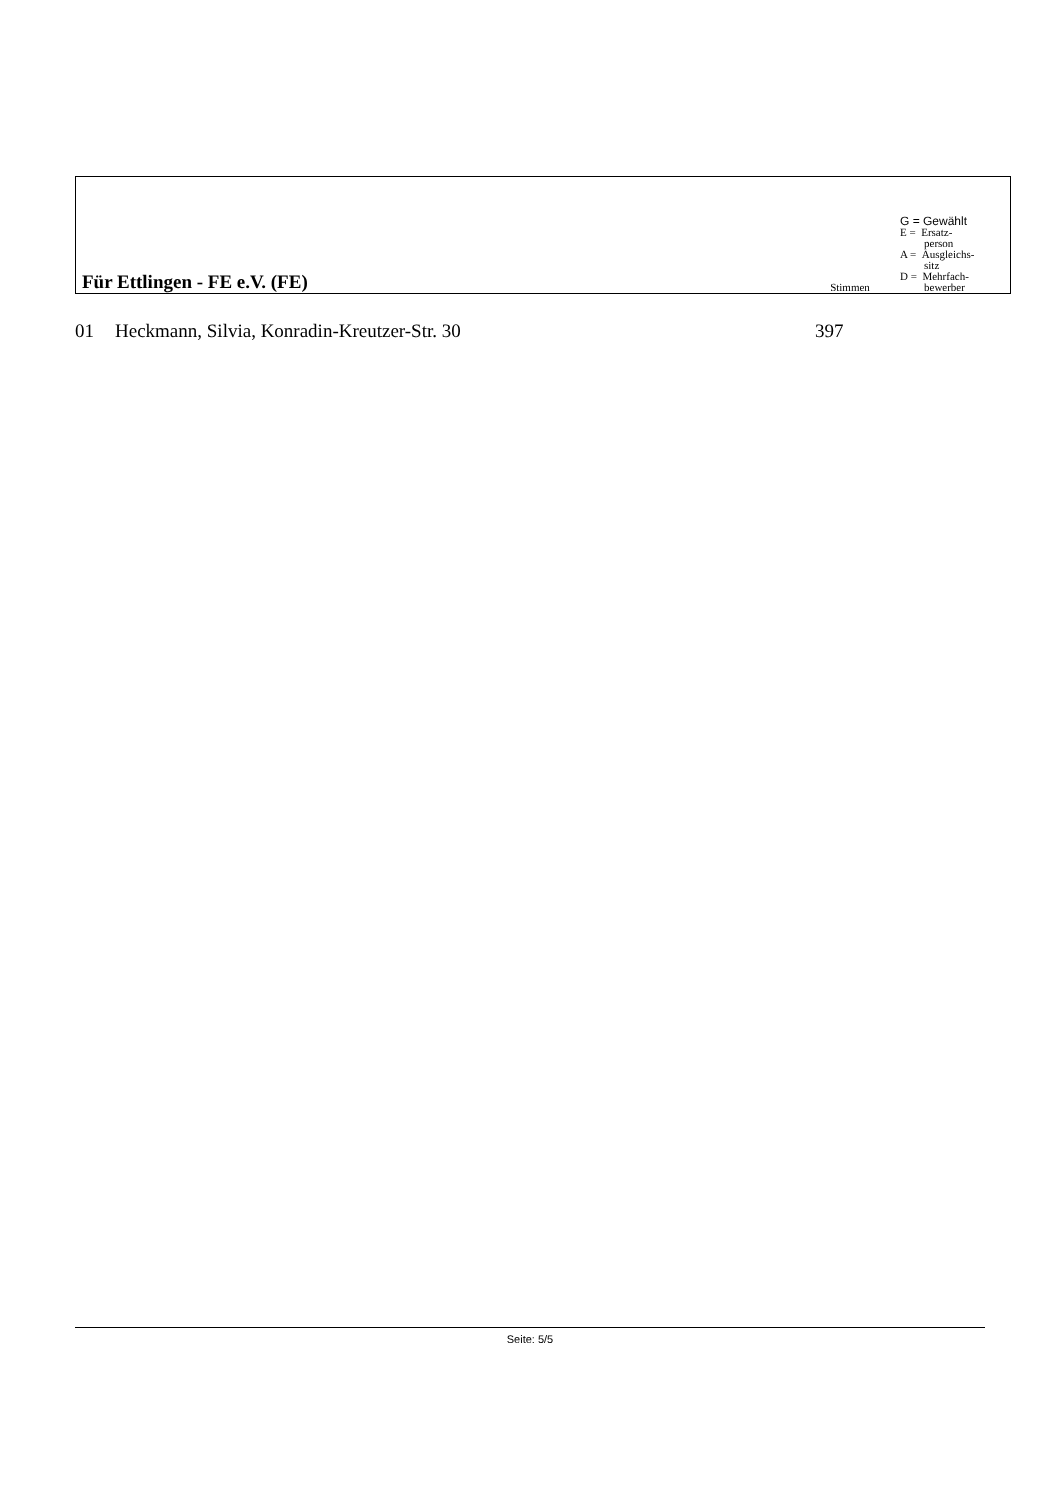| Für Ettlingen - FE e.V. (FE) | Stimmen | G = Gewählt E = Ersatz- person A = Ausgleichs- sitz D = Mehrfach- bewerber |
| 01 | Heckmann, Silvia, Konradin-Kreutzer-Str. 30 | 397 |
Seite: 5/5